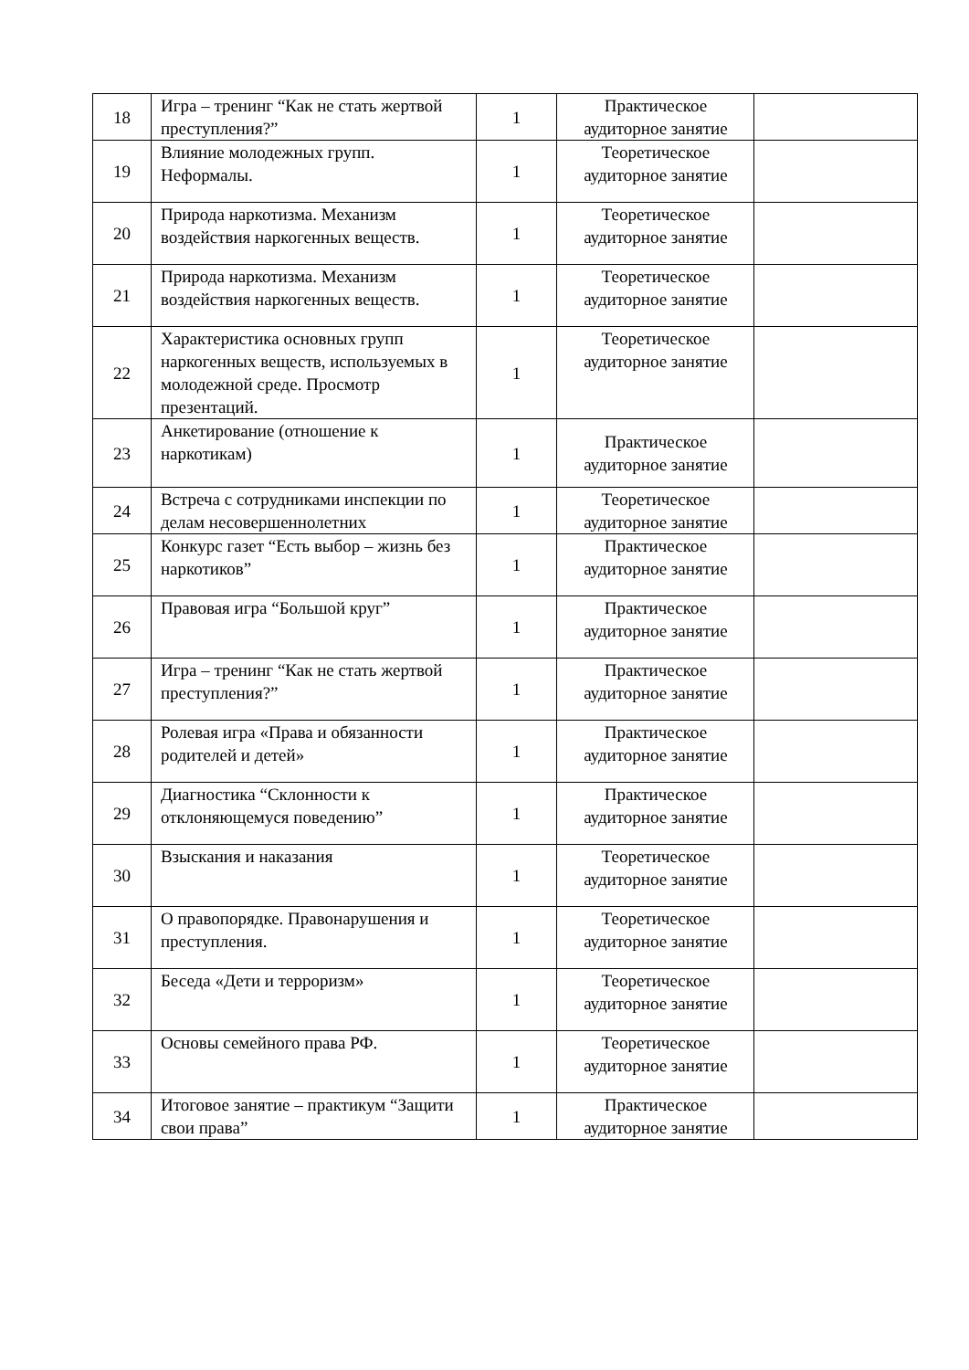| 18 | Игра – тренинг “Как не стать жертвой преступления?” | 1 | Практическое аудиторное занятие | |
| 19 | Влияние молодежных групп. Неформалы. | 1 | Теоретическое аудиторное занятие | |
| 20 | Природа наркотизма. Механизм воздействия наркогенных веществ. | 1 | Теоретическое аудиторное занятие | |
| 21 | Природа наркотизма. Механизм воздействия наркогенных веществ. | 1 | Теоретическое аудиторное занятие | |
| 22 | Характеристика основных групп наркогенных веществ, используемых в молодежной среде. Просмотр презентаций. | 1 | Теоретическое аудиторное занятие | |
| 23 | Анкетирование (отношение к наркотикам) | 1 | Практическое аудиторное занятие | |
| 24 | Встреча с сотрудниками инспекции по делам несовершеннолетних | 1 | Теоретическое аудиторное занятие | |
| 25 | Конкурс газет “Есть выбор – жизнь без наркотиков” | 1 | Практическое аудиторное занятие | |
| 26 | Правовая игра “Большой круг” | 1 | Практическое аудиторное занятие | |
| 27 | Игра – тренинг “Как не стать жертвой преступления?” | 1 | Практическое аудиторное занятие | |
| 28 | Ролевая игра «Права и обязанности родителей и детей» | 1 | Практическое аудиторное занятие | |
| 29 | Диагностика “Склонности к отклоняющемуся поведению” | 1 | Практическое аудиторное занятие | |
| 30 | Взыскания и наказания | 1 | Теоретическое аудиторное занятие | |
| 31 | О правопорядке. Правонарушения и преступления. | 1 | Теоретическое аудиторное занятие | |
| 32 | Беседа «Дети и терроризм» | 1 | Теоретическое аудиторное занятие | |
| 33 | Основы семейного права РФ. | 1 | Теоретическое аудиторное занятие | |
| 34 | Итоговое занятие – практикум “Защити свои права” | 1 | Практическое аудиторное занятие | |